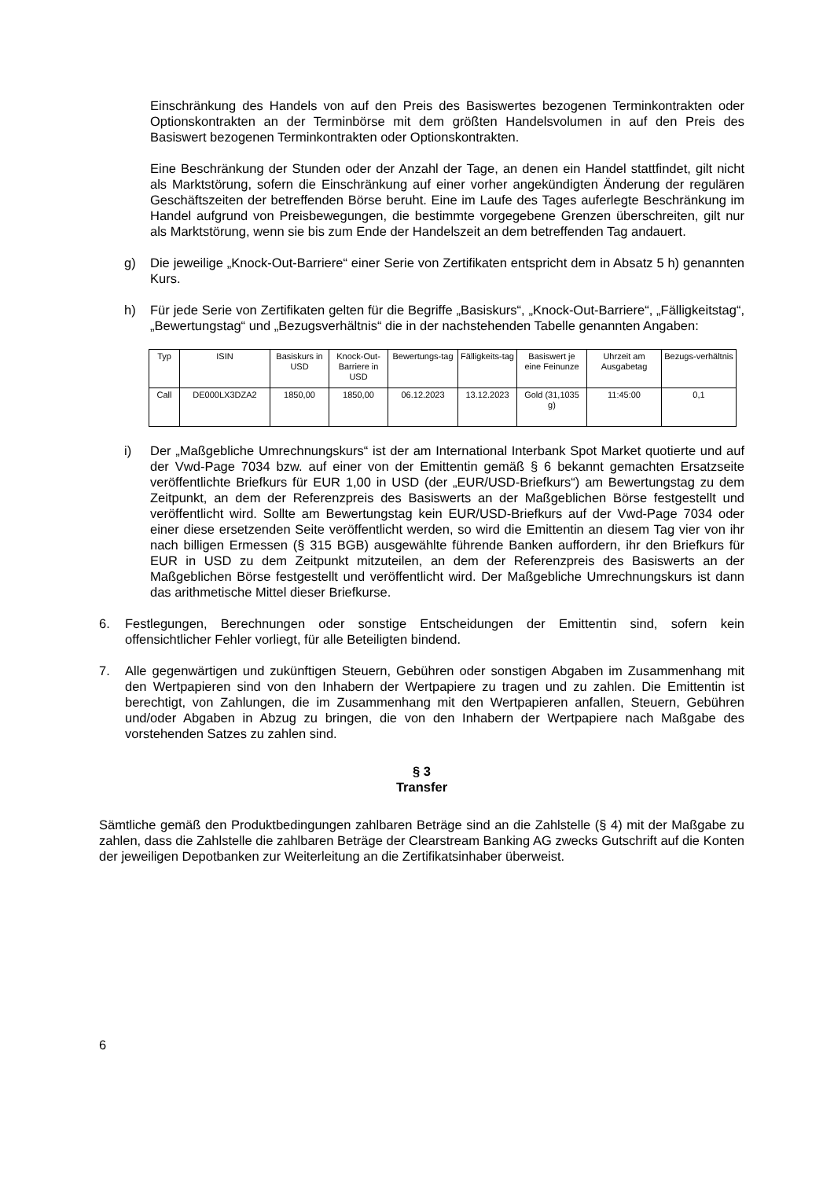Einschränkung des Handels von auf den Preis des Basiswertes bezogenen Terminkontrakten oder Optionskontrakten an der Terminbörse mit dem größten Handelsvolumen in auf den Preis des Basiswert bezogenen Terminkontrakten oder Optionskontrakten.
Eine Beschränkung der Stunden oder der Anzahl der Tage, an denen ein Handel stattfindet, gilt nicht als Marktstörung, sofern die Einschränkung auf einer vorher angekündigten Änderung der regulären Geschäftszeiten der betreffenden Börse beruht. Eine im Laufe des Tages auferlegte Beschränkung im Handel aufgrund von Preisbewegungen, die bestimmte vorgegebene Grenzen überschreiten, gilt nur als Marktstörung, wenn sie bis zum Ende der Handelszeit an dem betreffenden Tag andauert.
g) Die jeweilige „Knock-Out-Barriere“ einer Serie von Zertifikaten entspricht dem in Absatz 5 h) genannten Kurs.
h) Für jede Serie von Zertifikaten gelten für die Begriffe „Basiskurs“, „Knock-Out-Barriere“, „Fälligkeitstag“, „Bewertungstag“ und „Bezugsverhältnis“ die in der nachstehenden Tabelle genannten Angaben:
| Typ | ISIN | Basiskurs in USD | Knock-Out-Barriere in USD | Bewertungs-tag | Fälligkeits-tag | Basiswert je eine Feinunze | Uhrzeit am Ausgabetag | Bezugs-verhältnis |
| --- | --- | --- | --- | --- | --- | --- | --- | --- |
| Call | DE000LX3DZA2 | 1850,00 | 1850,00 | 06.12.2023 | 13.12.2023 | Gold (31,1035 g) | 11:45:00 | 0,1 |
i) Der „Maßgebliche Umrechnungskurs“ ist der am International Interbank Spot Market quotierte und auf der Vwd-Page 7034 bzw. auf einer von der Emittentin gemäß § 6 bekannt gemachten Ersatzseite veröffentlichte Briefkurs für EUR 1,00 in USD (der „EUR/USD-Briefkurs“) am Bewertungstag zu dem Zeitpunkt, an dem der Referenzpreis des Basiswerts an der Maßgeblichen Börse festgestellt und veröffentlicht wird. Sollte am Bewertungstag kein EUR/USD-Briefkurs auf der Vwd-Page 7034 oder einer diese ersetzenden Seite veröffentlicht werden, so wird die Emittentin an diesem Tag vier von ihr nach billigen Ermessen (§ 315 BGB) ausgewählte führende Banken auffordern, ihr den Briefkurs für EUR in USD zu dem Zeitpunkt mitzuteilen, an dem der Referenzpreis des Basiswerts an der Maßgeblichen Börse festgestellt und veröffentlicht wird. Der Maßgebliche Umrechnungskurs ist dann das arithmetische Mittel dieser Briefkurse.
6. Festlegungen, Berechnungen oder sonstige Entscheidungen der Emittentin sind, sofern kein offensichtlicher Fehler vorliegt, für alle Beteiligten bindend.
7. Alle gegenwärtigen und zukünftigen Steuern, Gebühren oder sonstigen Abgaben im Zusammenhang mit den Wertpapieren sind von den Inhabern der Wertpapiere zu tragen und zu zahlen. Die Emittentin ist berechtigt, von Zahlungen, die im Zusammenhang mit den Wertpapieren anfallen, Steuern, Gebühren und/oder Abgaben in Abzug zu bringen, die von den Inhabern der Wertpapiere nach Maßgabe des vorstehenden Satzes zu zahlen sind.
§ 3
Transfer
Sämtliche gemäß den Produktbedingungen zahlbaren Beträge sind an die Zahlstelle (§ 4) mit der Maßgabe zu zahlen, dass die Zahlstelle die zahlbaren Beträge der Clearstream Banking AG zwecks Gutschrift auf die Konten der jeweiligen Depotbanken zur Weiterleitung an die Zertifikatsinhaber überweist.
6